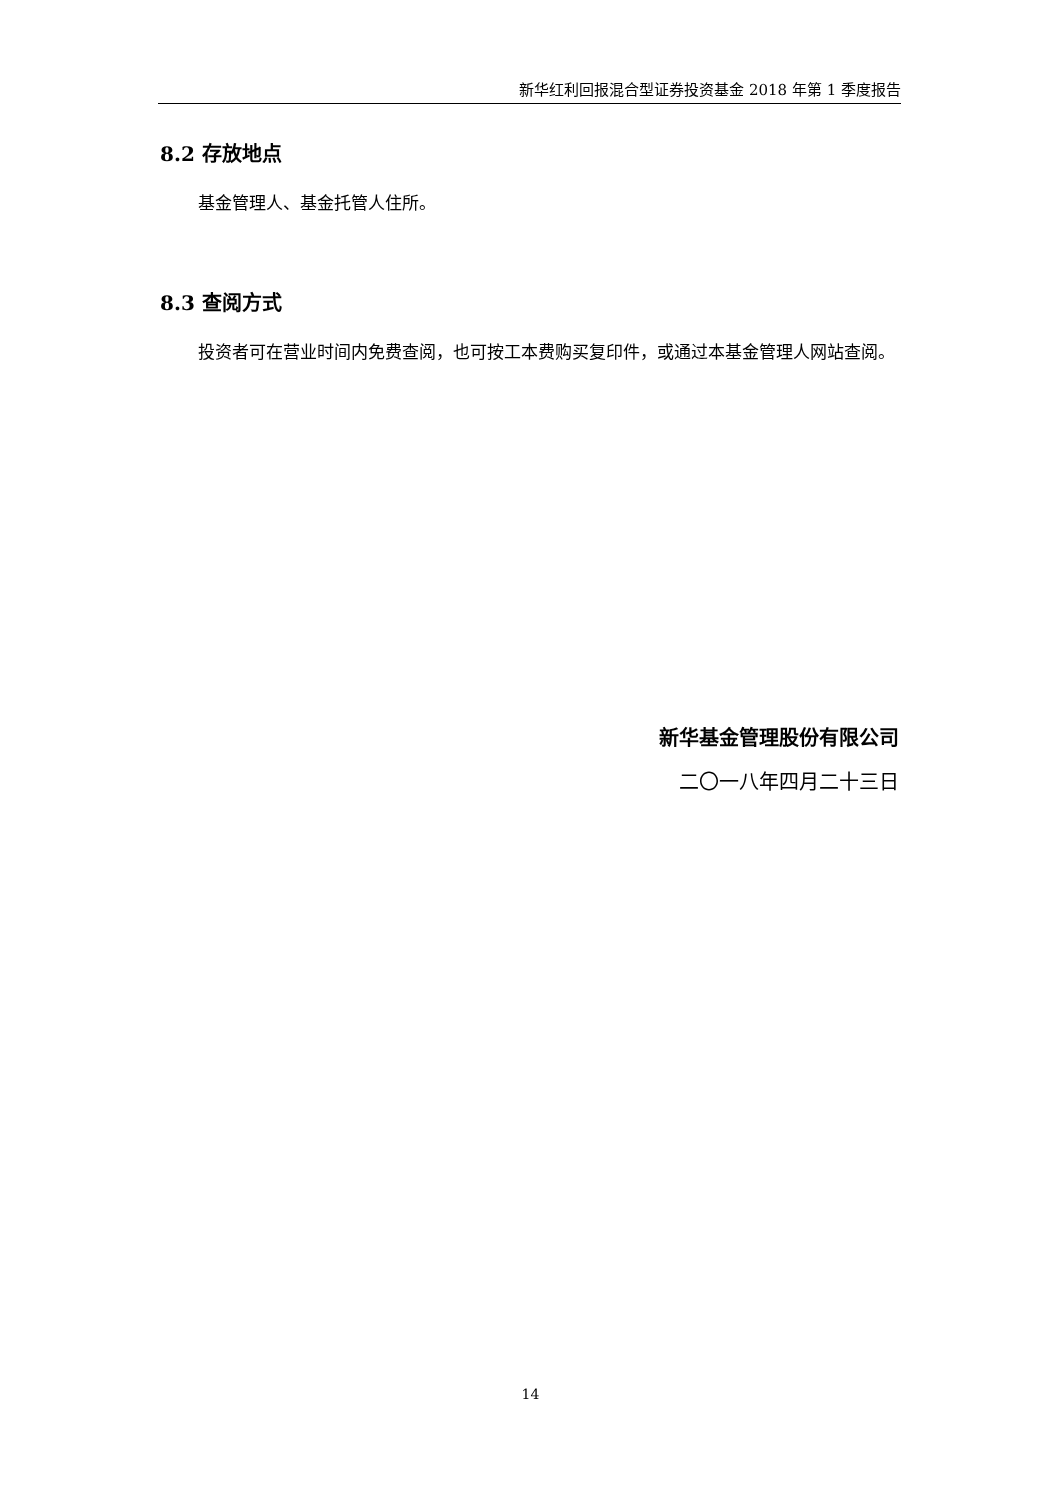新华红利回报混合型证券投资基金 2018 年第 1 季度报告
8.2 存放地点
基金管理人、基金托管人住所。
8.3 查阅方式
投资者可在营业时间内免费查阅，也可按工本费购买复印件，或通过本基金管理人网站查阅。
新华基金管理股份有限公司
二〇一八年四月二十三日
14